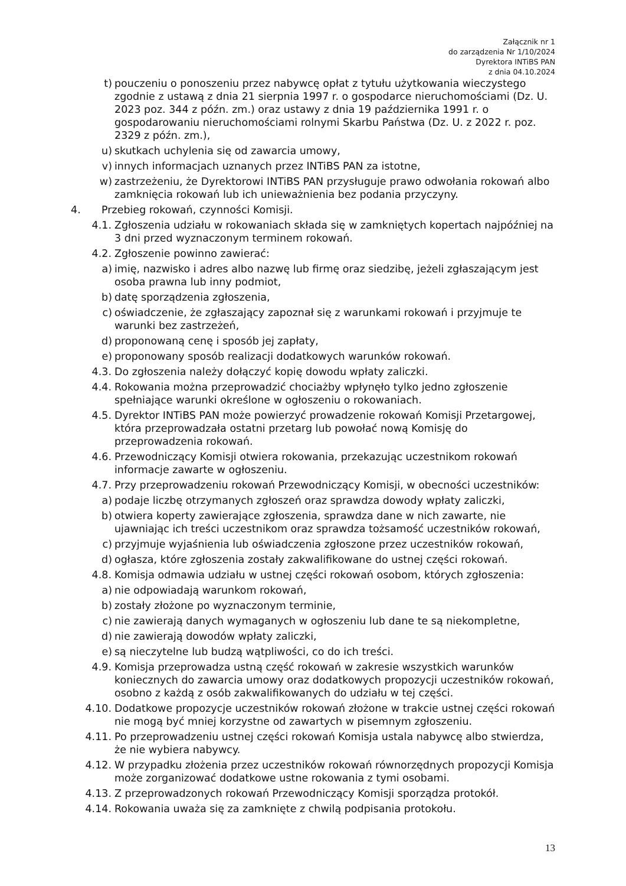Załącznik nr 1
do zarządzenia Nr 1/10/2024
Dyrektora INTiBS PAN
z dnia 04.10.2024
t) pouczeniu o ponoszeniu przez nabywcę opłat z tytułu użytkowania wieczystego zgodnie z ustawą z dnia 21 sierpnia 1997 r. o gospodarce nieruchomościami (Dz. U. 2023 poz. 344 z późn. zm.) oraz ustawy z dnia 19 października 1991 r. o gospodarowaniu nieruchomościami rolnymi Skarbu Państwa (Dz. U. z 2022 r. poz. 2329 z późn. zm.),
u) skutkach uchylenia się od zawarcia umowy,
v) innych informacjach uznanych przez INTiBS PAN za istotne,
w) zastrzeżeniu, że Dyrektorowi INTiBS PAN przysługuje prawo odwołania rokowań albo zamknięcia rokowań lub ich unieważnienia bez podania przyczyny.
4. Przebieg rokowań, czynności Komisji.
4.1. Zgłoszenia udziału w rokowaniach składa się w zamkniętych kopertach najpóźniej na 3 dni przed wyznaczonym terminem rokowań.
4.2. Zgłoszenie powinno zawierać:
a) imię, nazwisko i adres albo nazwę lub firmę oraz siedzibę, jeżeli zgłaszającym jest osoba prawna lub inny podmiot,
b) datę sporządzenia zgłoszenia,
c) oświadczenie, że zgłaszający zapoznał się z warunkami rokowań i przyjmuje te warunki bez zastrzeżeń,
d) proponowaną cenę i sposób jej zapłaty,
e) proponowany sposób realizacji dodatkowych warunków rokowań.
4.3. Do zgłoszenia należy dołączyć kopię dowodu wpłaty zaliczki.
4.4. Rokowania można przeprowadzić chociażby wpłynęło tylko jedno zgłoszenie spełniające warunki określone w ogłoszeniu o rokowaniach.
4.5. Dyrektor INTiBS PAN może powierzyć prowadzenie rokowań Komisji Przetargowej, która przeprowadzała ostatni przetarg lub powołać nową Komisję do przeprowadzenia rokowań.
4.6. Przewodniczący Komisji otwiera rokowania, przekazując uczestnikom rokowań informacje zawarte w ogłoszeniu.
4.7. Przy przeprowadzeniu rokowań Przewodniczący Komisji, w obecności uczestników:
a) podaje liczbę otrzymanych zgłoszeń oraz sprawdza dowody wpłaty zaliczki,
b) otwiera koperty zawierające zgłoszenia, sprawdza dane w nich zawarte, nie ujawniając ich treści uczestnikom oraz sprawdza tożsamość uczestników rokowań,
c) przyjmuje wyjaśnienia lub oświadczenia zgłoszone przez uczestników rokowań,
d) ogłasza, które zgłoszenia zostały zakwalifikowane do ustnej części rokowań.
4.8. Komisja odmawia udziału w ustnej części rokowań osobom, których zgłoszenia:
a) nie odpowiadają warunkom rokowań,
b) zostały złożone po wyznaczonym terminie,
c) nie zawierają danych wymaganych w ogłoszeniu lub dane te są niekompletne,
d) nie zawierają dowodów wpłaty zaliczki,
e) są nieczytelne lub budzą wątpliwości, co do ich treści.
4.9. Komisja przeprowadza ustną część rokowań w zakresie wszystkich warunków koniecznych do zawarcia umowy oraz dodatkowych propozycji uczestników rokowań, osobno z każdą z osób zakwalifikowanych do udziału w tej części.
4.10. Dodatkowe propozycje uczestników rokowań złożone w trakcie ustnej części rokowań nie mogą być mniej korzystne od zawartych w pisemnym zgłoszeniu.
4.11. Po przeprowadzeniu ustnej części rokowań Komisja ustala nabywcę albo stwierdza, że nie wybiera nabywcy.
4.12. W przypadku złożenia przez uczestników rokowań równorzędnych propozycji Komisja może zorganizować dodatkowe ustne rokowania z tymi osobami.
4.13. Z przeprowadzonych rokowań Przewodniczący Komisji sporządza protokół.
4.14. Rokowania uważa się za zamknięte z chwilą podpisania protokołu.
13